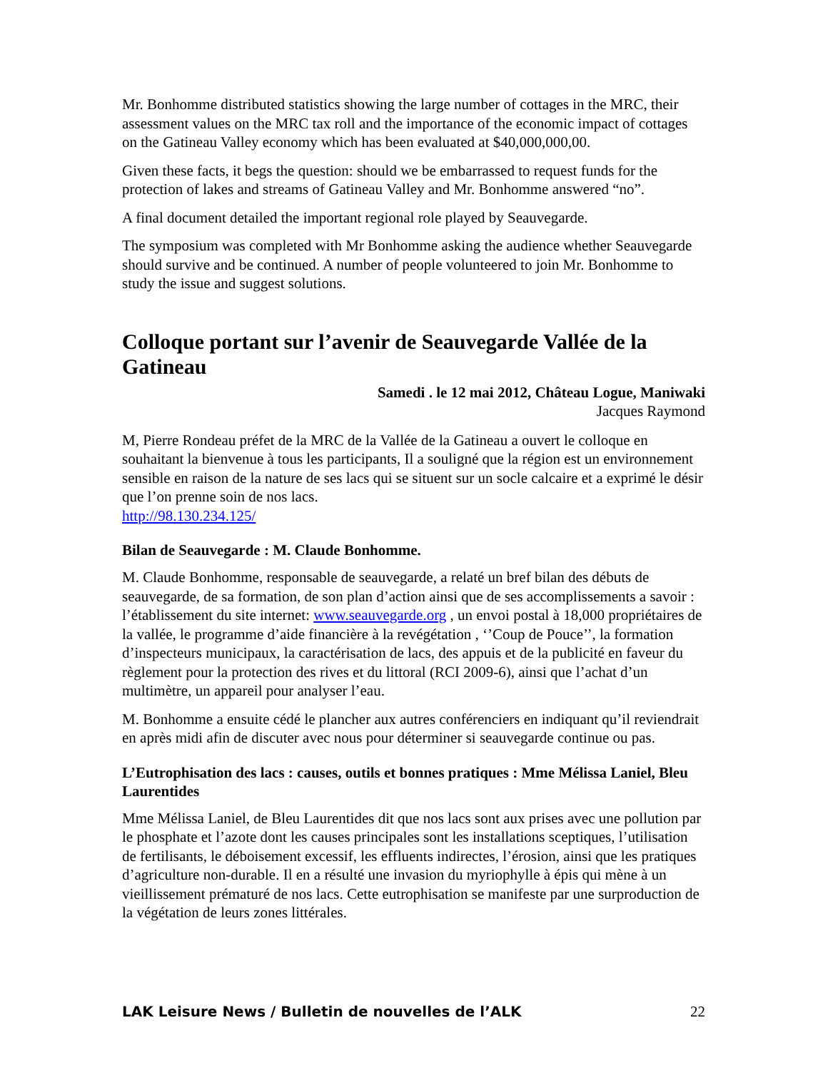Mr. Bonhomme distributed statistics showing the large number of cottages in the MRC, their assessment values on the MRC tax roll and the importance of the economic impact of cottages on the Gatineau Valley economy which has been evaluated at $40,000,000,00.
Given these facts, it begs the question: should we be embarrassed to request funds for the protection of lakes and streams of Gatineau Valley and Mr. Bonhomme answered “no”.
A final document detailed the important regional role played by Seauvegarde.
The symposium was completed with Mr Bonhomme asking the audience whether Seauvegarde should survive and be continued. A number of people volunteered to join Mr. Bonhomme to study the issue and suggest solutions.
Colloque portant sur l’avenir de Seauvegarde Vallée de la Gatineau
Samedi . le 12 mai 2012, Château Logue, Maniwaki
Jacques Raymond
M, Pierre Rondeau préfet de la MRC de la Vallée de la Gatineau a ouvert le colloque en souhaitant la bienvenue à tous les participants, Il a souligné que la région est un environnement sensible en raison de la nature de ses lacs qui se situent sur un socle calcaire et a exprimé le désir que l’on prenne soin de nos lacs.
http://98.130.234.125/
Bilan de Seauvegarde : M. Claude Bonhomme.
M. Claude Bonhomme, responsable de seauvegarde, a relaté un bref bilan des débuts de seauvegarde, de sa formation, de son plan d’action ainsi que de ses accomplissements a savoir : l’établissement du site internet: www.seauvegarde.org , un envoi postal à 18,000 propriétaires de la vallée, le programme d’aide financière à la revégétation , ‘’Coup de Pouce’’, la formation d’inspecteurs municipaux, la caractérisation de lacs, des appuis et de la publicité en faveur du règlement pour la protection des rives et du littoral (RCI 2009-6), ainsi que l’achat d’un multimètre, un appareil pour analyser l’eau.
M. Bonhomme a ensuite cédé le plancher aux autres conférenciers en indiquant qu’il reviendrait en après midi afin de discuter avec nous pour déterminer si seauvegarde continue ou pas.
L’Eutrophisation des lacs : causes, outils et bonnes pratiques : Mme Mélissa Laniel, Bleu Laurentides
Mme Mélissa Laniel, de Bleu Laurentides dit que nos lacs sont aux prises avec une pollution par le phosphate et l’azote dont les causes principales sont les installations sceptiques, l’utilisation de fertilisants, le déboisement excessif, les effluents indirectes, l’érosion, ainsi que les pratiques d’agriculture non-durable. Il en a résulté une invasion du myriophylle à épis qui mène à un vieillissement prématuré de nos lacs. Cette eutrophisation se manifeste par une surproduction de la végétation de leurs zones littérales.
LAK Leisure News / Bulletin de nouvelles de l’ALK 22